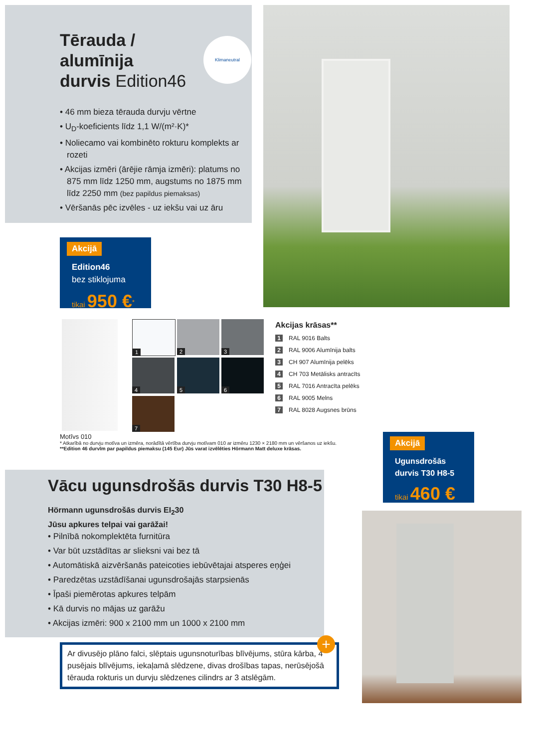Tērauda /
alumīnija
durvis Edition46
• 46 mm bieza tērauda durvju vērtne
• U<sub>D</sub>-koeficients līdz 1,1 W/(m²·K)*
• Noliecamo vai kombinēto rokturu komplekts ar rozeti
• Akcijas izmēri (ārējie rāmja izmēri): platums no 875 mm līdz 1250 mm, augstums no 1875 mm līdz 2250 mm (bez papildus piemaksas)
• Vēršanās pēc izvēles - uz iekšu vai uz āru
Klimaneutral
Akcijā
Edition46
bez stiklojuma
tikai 950 €<sup>*</sup>
1 2 3
4 5 6
7
Akcijas krāsas**
1 RAL 9016 Balts
2 RAL 9006 Alumīnija balts
3 CH 907 Alumīnija pelēks
4 CH 703 Metālisks antracīts
5 RAL 7016 Antracīta pelēks
6 RAL 9005 Melns
7 RAL 8028 Augsnes brūns
Motīvs 010
* Atkarībā no durvju motīva un izmēra, norādītā vērtība durvju motīvam 010 ar izmēru 1230 × 2180 mm un vēršanos uz iekšu.
**Edition 46 durvīm par papildus piemaksu (145 Eur) Jūs varat izvēlēties Hörmann Matt deluxe krāsas.
Akcijā
Ugunsdrošās
durvis T30 H8-5
tikai 460 €
Vācu ugunsdrošās durvis T30 H8-5
Hörmann ugunsdrošās durvis EI<sub>2</sub>30
Jūsu apkures telpai vai garāžai!
• Pilnībā nokomplektēta furnitūra
• Var būt uzstādītas ar slieksni vai bez tā
• Automātiskā aizvēršanās pateicoties iebūvētajai atsperes eņģei
• Paredzētas uzstādīšanai ugunsdrošajās starpsienās
• Īpaši piemērotas apkures telpām
• Kā durvis no mājas uz garāžu
• Akcijas izmēri: 900 x 2100 mm un 1000 x 2100 mm
Ar divusējo plāno falci, slēptais ugunsnoturības blīvējums, stūra kārba, 4 pusējais blīvējums, iekaļamā slēdzene, divas drošības tapas, nerūsējošā tērauda rokturis un durvju slēdzenes cilindrs ar 3 atslēgām.
+